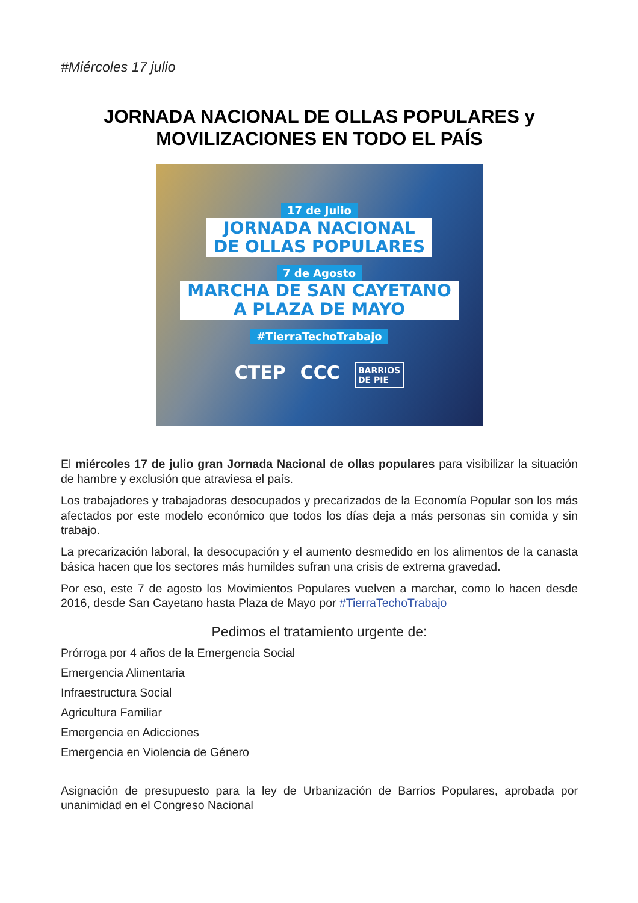#Miércoles 17 julio
JORNADA NACIONAL DE OLLAS POPULARES y
MOVILIZACIONES EN TODO EL PAÍS
17 de Julio
JORNADA NACIONAL
DE OLLAS POPULARES
7 de Agosto
MARCHA DE SAN CAYETANO
A PLAZA DE MAYO
#TierraTechoTrabajo
CTEP CCC BARRIOS
DE PIE
El miércoles 17 de julio gran Jornada Nacional de ollas populares para visibilizar la situación de hambre y exclusión que atraviesa el país.
Los trabajadores y trabajadoras desocupados y precarizados de la Economía Popular son los más afectados por este modelo económico que todos los días deja a más personas sin comida y sin trabajo.
La precarización laboral, la desocupación y el aumento desmedido en los alimentos de la canasta básica hacen que los sectores más humildes sufran una crisis de extrema gravedad.
Por eso, este 7 de agosto los Movimientos Populares vuelven a marchar, como lo hacen desde 2016, desde San Cayetano hasta Plaza de Mayo por #TierraTechoTrabajo
Pedimos el tratamiento urgente de:
Prórroga por 4 años de la Emergencia Social
Emergencia Alimentaria
Infraestructura Social
Agricultura Familiar
Emergencia en Adicciones
Emergencia en Violencia de Género
Asignación de presupuesto para la ley de Urbanización de Barrios Populares, aprobada por unanimidad en el Congreso Nacional